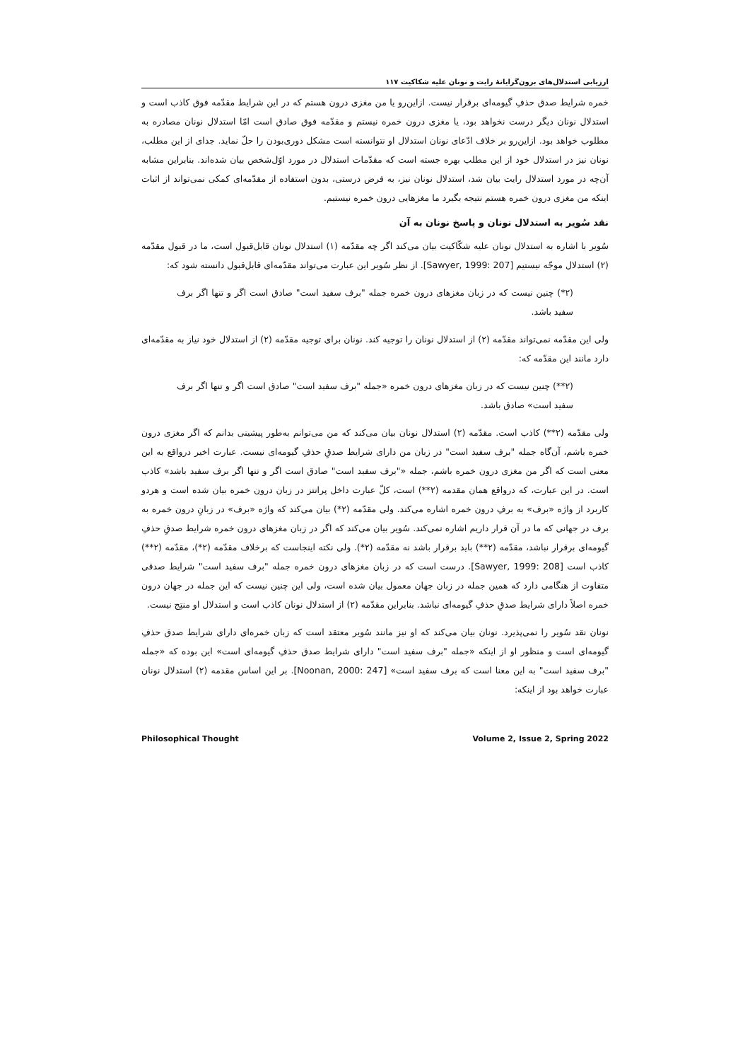ارزیابی استدلال‌های برون‌گرایانهٔ رایت و نونان علیه شکاکیت ۱۱۷
خمره شرایط صدق حذفِ گیومه‌ای برقرار نیست. ازاین‌رو یا من مغزی درون هستم که در این شرایط مقدّمه فوق کاذب است و استدلال نونان دیگر درست نخواهد بود، یا مغزی درون خمره نیستم و مقدّمه فوق صادق است امّا استدلال نونان مصادره به مطلوب خواهد بود. ازاین‌رو بر خلاف ادّعای نونان استدلال او نتوانسته است مشکل دوری‌بودن را حلّ نماید. جدای از این مطلب، نونان نیز در استدلال خود از این مطلب بهره جسته است که مقدّمات استدلال در مورد اوّل‌شخص بیان شده‌اند. بنابراین مشابه آن‌چه در مورد استدلال رایت بیان شد، استدلال نونان نیز، به فرض درستی، بدون استفاده از مقدّمه‌ای کمکی نمی‌تواند از اثبات اینکه من مغزی درون خمره هستم نتیجه بگیرد ما مغزهایی درون خمره نیستیم.
نقد سُویر به استدلال نونان و پاسخ نونان به آن
سُویر با اشاره به استدلال نونان علیه شکّاکیت بیان می‌کند اگر چه مقدّمه (۱) استدلال نونان قابل‌قبول است، ما در قبول مقدّمه (۲) استدلال موجّه نیستیم [Sawyer, 1999: 207]. از نظر سُویر این عبارت می‌تواند مقدّمه‌ای قابل‌قبول دانسته شود که:
(۲*) چنین نیست که در زبان مغزهای درون خمره جمله "برف سفید است" صادق است اگر و تنها اگر برف سفید باشد.
ولی این مقدّمه نمی‌تواند مقدّمه (۲) از استدلال نونان را توجیه کند. نونان برای توجیه مقدّمه (۲) از استدلال خود نیاز به مقدّمه‌ای دارد مانند این مقدّمه که:
(۲**) چنین نیست که در زبان مغزهای درون خمره «جمله "برف سفید است" صادق است اگر و تنها اگر برف سفید است» صادق باشد.
ولی مقدّمه (۲**) کاذب است. مقدّمه (۲) استدلال نونان بیان می‌کند که من می‌توانم به‌طور پیشینی بدانم که اگر مغزی درون خمره باشم، آن‌گاه جمله "برف سفید است" در زبان من دارای شرایط صدقِ حذفِ گیومه‌ای نیست. عبارت اخیر درواقع به این معنی است که اگر من مغزی درون خمره باشم، جمله «"برف سفید است" صادق است اگر و تنها اگر برف سفید باشد» کاذب است. در این عبارت، که درواقع همان مقدمه (۲**) است، کلّ عبارت داخل پرانتز در زبان درون خمره بیان شده است و هردو کاربرد از واژه «برف» به برفِ درون خمره اشاره می‌کند. ولی مقدّمه (۲*) بیان می‌کند که واژه «برف» در زبانِ درون خمره به برف در جهانی که ما در آن قرار داریم اشاره نمی‌کند. سُویر بیان می‌کند که اگر در زبان مغزهای درون خمره شرایط صدقِ حذفِ گیومه‌ای برقرار نباشد، مقدّمه (۲**) باید برقرار باشد نه مقدّمه (۲*). ولی نکته اینجاست که برخلاف مقدّمه (۲*)، مقدّمه (۲**) کاذب است [Sawyer, 1999: 208]. درست است که در زبان مغزهای درون خمره جمله "برف سفید است" شرایط صدقی متفاوت از هنگامی دارد که همین جمله در زبان جهان معمول بیان شده است، ولی این چنین نیست که این جمله در جهان درون خمره اصلاً دارای شرایط صدقِ حذفِ گیومه‌ای نباشد. بنابراین مقدّمه (۲) از استدلال نونان کاذب است و استدلال او منتِج نیست.
نونان نقد سُویر را نمی‌پذیرد. نونان بیان می‌کند که او نیز مانند سُویر معتقد است که زبان خمره‌ای دارای شرایط صدق حذفِ گیومه‌ای است و منظور او از اینکه «جمله "برف سفید است" دارای شرایط صدق حذفِ گیومه‌ای است» این بوده که «جمله "برف سفید است" به این معنا است که برف سفید است» [Noonan, 2000: 247]. بر این اساس مقدمه (۲) استدلال نونان عبارت خواهد بود از اینکه:
Philosophical Thought Volume 2, Issue 2, Spring 2022